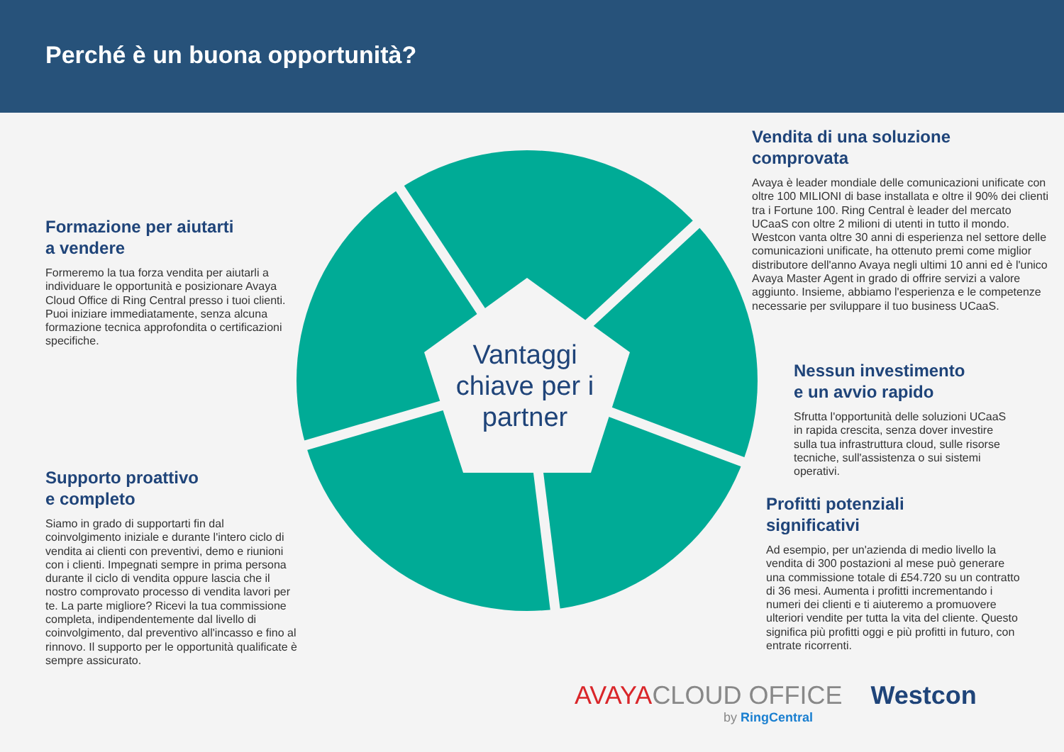Perché è un buona opportunità?
Vantaggi chiave per i partner
Formazione per aiutarti
a vendere
Formeremo la tua forza vendita per aiutarli a individuare le opportunità e posizionare Avaya Cloud Office di Ring Central presso i tuoi clienti. Puoi iniziare immediatamente, senza alcuna formazione tecnica approfondita o certificazioni specifiche.
Supporto proattivo
e completo
Siamo in grado di supportarti fin dal coinvolgimento iniziale e durante l'intero ciclo di vendita ai clienti con preventivi, demo e riunioni con i clienti. Impegnati sempre in prima persona durante il ciclo di vendita oppure lascia che il nostro comprovato processo di vendita lavori per te. La parte migliore? Ricevi la tua commissione completa, indipendentemente dal livello di coinvolgimento, dal preventivo all'incasso e fino al rinnovo. Il supporto per le opportunità qualificate è sempre assicurato.
Vendita di una soluzione comprovata
Avaya è leader mondiale delle comunicazioni unificate con oltre 100 MILIONI di base installata e oltre il 90% dei clienti tra i Fortune 100. Ring Central è leader del mercato UCaaS con oltre 2 milioni di utenti in tutto il mondo. Westcon vanta oltre 30 anni di esperienza nel settore delle comunicazioni unificate, ha ottenuto premi come miglior distributore dell'anno Avaya negli ultimi 10 anni ed è l'unico Avaya Master Agent in grado di offrire servizi a valore aggiunto. Insieme, abbiamo l'esperienza e le competenze necessarie per sviluppare il tuo business UCaaS.
Nessun investimento
e un avvio rapido
Sfrutta l'opportunità delle soluzioni UCaaS in rapida crescita, senza dover investire sulla tua infrastruttura cloud, sulle risorse tecniche, sull'assistenza o sui sistemi operativi.
Profitti potenziali
significativi
Ad esempio, per un'azienda di medio livello la vendita di 300 postazioni al mese può generare una commissione totale di £54.720 su un contratto di 36 mesi. Aumenta i profitti incrementando i numeri dei clienti e ti aiuteremo a promuovere ulteriori vendite per tutta la vita del cliente. Questo significa più profitti oggi e più profitti in futuro, con entrate ricorrenti.
AVAYA CLOUD OFFICE Westcon
by RingCentral